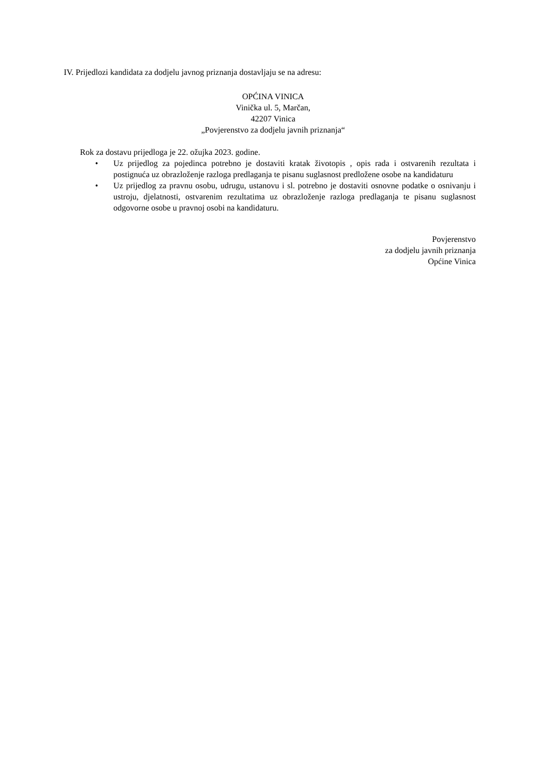IV. Prijedlozi kandidata za dodjelu javnog priznanja dostavljaju se na adresu:
OPĆINA VINICA
Vinička ul. 5, Marčan,
42207 Vinica
„Povjerenstvo za dodjelu javnih priznanja“
Rok za dostavu prijedloga je 22. ožujka 2023. godine.
• Uz prijedlog za pojedinca potrebno je dostaviti kratak životopis , opis rada i ostvarenih rezultata i postignuća uz obrazloženje razloga predlaganja te pisanu suglasnost predložene osobe na kandidaturu
• Uz prijedlog za pravnu osobu, udrugu, ustanovu i sl. potrebno je dostaviti osnovne podatke o osnivanju i ustroju, djelatnosti, ostvarenim rezultatima uz obrazloženje razloga predlaganja te pisanu suglasnost odgovorne osobe u pravnoj osobi na kandidaturu.
Povjerenstvo
za dodjelu javnih priznanja
Općine Vinica